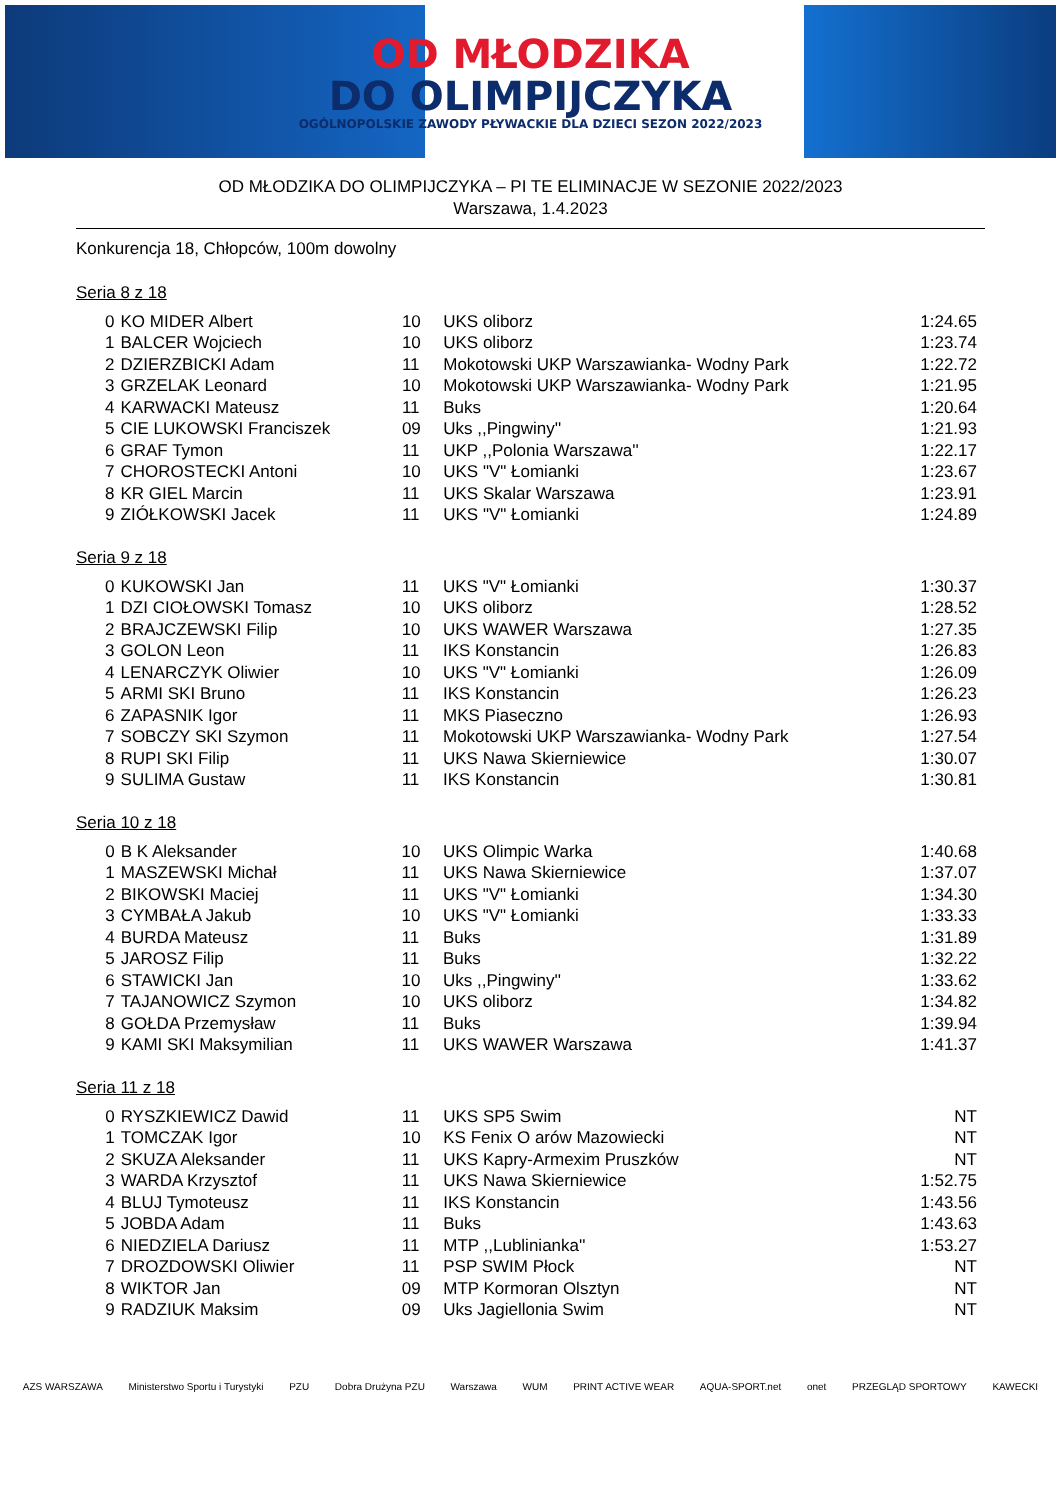OD MŁODZIKA
DO OLIMPIJCZYKA
OGÓLNOPOLSKIE ZAWODY PŁYWACKIE DLA DZIECI SEZON 2022/2023
OD MŁODZIKA DO OLIMPIJCZYKA – PI TE ELIMINACJE W SEZONIE 2022/2023
Warszawa, 1.4.2023
Konkurencja 18, Chłopców, 100m dowolny
Seria 8 z 18
| 0 | KO MIDER Albert | 10 | UKS oliborz | 1:24.65 |
| 1 | BALCER Wojciech | 10 | UKS oliborz | 1:23.74 |
| 2 | DZIERZBICKI Adam | 11 | Mokotowski UKP Warszawianka- Wodny Park | 1:22.72 |
| 3 | GRZELAK Leonard | 10 | Mokotowski UKP Warszawianka- Wodny Park | 1:21.95 |
| 4 | KARWACKI Mateusz | 11 | Buks | 1:20.64 |
| 5 | CIE LUKOWSKI Franciszek | 09 | Uks ,,Pingwiny'' | 1:21.93 |
| 6 | GRAF Tymon | 11 | UKP ,,Polonia Warszawa'' | 1:22.17 |
| 7 | CHOROSTECKI Antoni | 10 | UKS "V" Łomianki | 1:23.67 |
| 8 | KR GIEL Marcin | 11 | UKS Skalar Warszawa | 1:23.91 |
| 9 | ZIÓŁKOWSKI Jacek | 11 | UKS "V" Łomianki | 1:24.89 |
Seria 9 z 18
| 0 | KUKOWSKI Jan | 11 | UKS "V" Łomianki | 1:30.37 |
| 1 | DZI CIOŁOWSKI Tomasz | 10 | UKS oliborz | 1:28.52 |
| 2 | BRAJCZEWSKI Filip | 10 | UKS WAWER Warszawa | 1:27.35 |
| 3 | GOLON Leon | 11 | IKS Konstancin | 1:26.83 |
| 4 | LENARCZYK Oliwier | 10 | UKS "V" Łomianki | 1:26.09 |
| 5 | ARMI SKI Bruno | 11 | IKS Konstancin | 1:26.23 |
| 6 | ZAPASNIK Igor | 11 | MKS Piaseczno | 1:26.93 |
| 7 | SOBCZY SKI Szymon | 11 | Mokotowski UKP Warszawianka- Wodny Park | 1:27.54 |
| 8 | RUPI SKI Filip | 11 | UKS Nawa Skierniewice | 1:30.07 |
| 9 | SULIMA Gustaw | 11 | IKS Konstancin | 1:30.81 |
Seria 10 z 18
| 0 | B K Aleksander | 10 | UKS Olimpic Warka | 1:40.68 |
| 1 | MASZEWSKI Michał | 11 | UKS Nawa Skierniewice | 1:37.07 |
| 2 | BIKOWSKI Maciej | 11 | UKS "V" Łomianki | 1:34.30 |
| 3 | CYMBAŁA Jakub | 10 | UKS "V" Łomianki | 1:33.33 |
| 4 | BURDA Mateusz | 11 | Buks | 1:31.89 |
| 5 | JAROSZ Filip | 11 | Buks | 1:32.22 |
| 6 | STAWICKI Jan | 10 | Uks ,,Pingwiny'' | 1:33.62 |
| 7 | TAJANOWICZ Szymon | 10 | UKS oliborz | 1:34.82 |
| 8 | GOŁDA Przemysław | 11 | Buks | 1:39.94 |
| 9 | KAMI SKI Maksymilian | 11 | UKS WAWER Warszawa | 1:41.37 |
Seria 11 z 18
| 0 | RYSZKIEWICZ Dawid | 11 | UKS SP5 Swim | NT |
| 1 | TOMCZAK Igor | 10 | KS Fenix O arów Mazowiecki | NT |
| 2 | SKUZA Aleksander | 11 | UKS Kapry-Armexim Pruszków | NT |
| 3 | WARDA Krzysztof | 11 | UKS Nawa Skierniewice | 1:52.75 |
| 4 | BLUJ Tymoteusz | 11 | IKS Konstancin | 1:43.56 |
| 5 | JOBDA Adam | 11 | Buks | 1:43.63 |
| 6 | NIEDZIELA Dariusz | 11 | MTP ,,Lublinianka'' | 1:53.27 |
| 7 | DROZDOWSKI Oliwier | 11 | PSP SWIM Płock | NT |
| 8 | WIKTOR Jan | 09 | MTP Kormoran Olsztyn | NT |
| 9 | RADZIUK Maksim | 09 | Uks Jagiellonia Swim | NT |
AZS WARSZAWA Ministerstwo Sportu i Turystyki PZU Dobra Drużyna PZU Warszawa WUM PRINT ACTIVE WEAR AQUA-SPORT.net onet PRZEGLĄD SPORTOWY KAWECKI